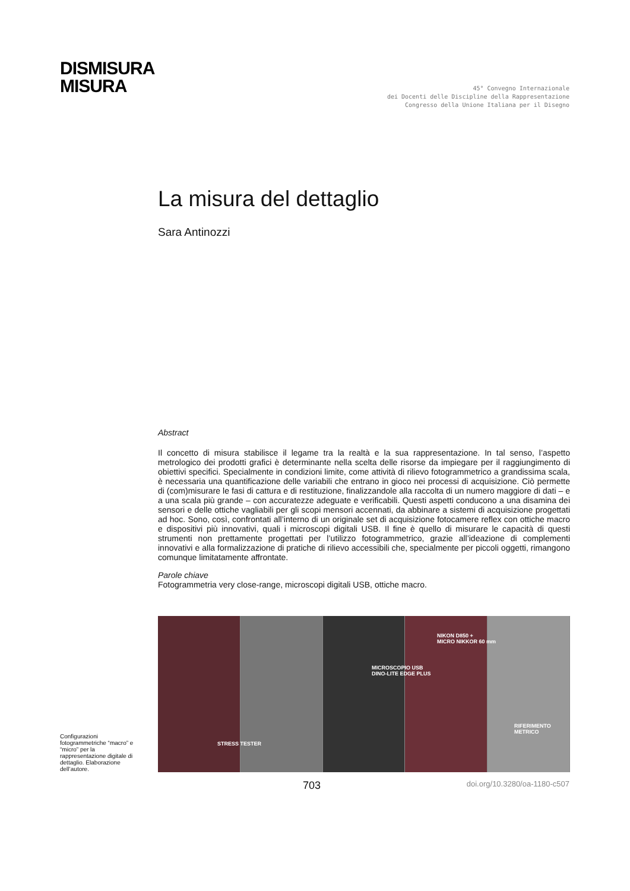DISMISURA
MISURA
45° Convegno Internazionale
dei Docenti delle Discipline della Rappresentazione
Congresso della Unione Italiana per il Disegno
La misura del dettaglio
Sara Antinozzi
Abstract
Il concetto di misura stabilisce il legame tra la realtà e la sua rappresentazione. In tal senso, l’aspetto metrologico dei prodotti grafici è determinante nella scelta delle risorse da impiegare per il raggiungimento di obiettivi specifici. Specialmente in condizioni limite, come attività di rilievo fotogrammetrico a grandissima scala, è necessaria una quantificazione delle variabili che entrano in gioco nei processi di acquisizione. Ciò permette di (com)misurare le fasi di cattura e di restituzione, finalizzandole alla raccolta di un numero maggiore di dati – e a una scala più grande – con accuratezze adeguate e verificabili. Questi aspetti conducono a una disamina dei sensori e delle ottiche vagliabili per gli scopi mensori accennati, da abbinare a sistemi di acquisizione progettati ad hoc. Sono, così, confrontati all’interno di un originale set di acquisizione fotocamere reflex con ottiche macro e dispositivi più innovativi, quali i microscopi digitali USB. Il fine è quello di misurare le capacità di questi strumenti non prettamente progettati per l’utilizzo fotogrammetrico, grazie all’ideazione di complementi innovativi e alla formalizzazione di pratiche di rilievo accessibili che, specialmente per piccoli oggetti, rimangono comunque limitatamente affrontate.
Parole chiave
Fotogrammetria very close-range, microscopi digitali USB, ottiche macro.
Configurazioni fotogrammetriche “macro” e “micro” per la rappresentazione digitale di dettaglio. Elaborazione dell’autore.
NIKON D850 +
MICRO NIKKOR 60 mm
MICROSCOPIO USB
DINO-LITE EDGE PLUS
RIFERIMENTO
METRICO
STRESS TESTER
703 doi.org/10.3280/oa-1180-c507